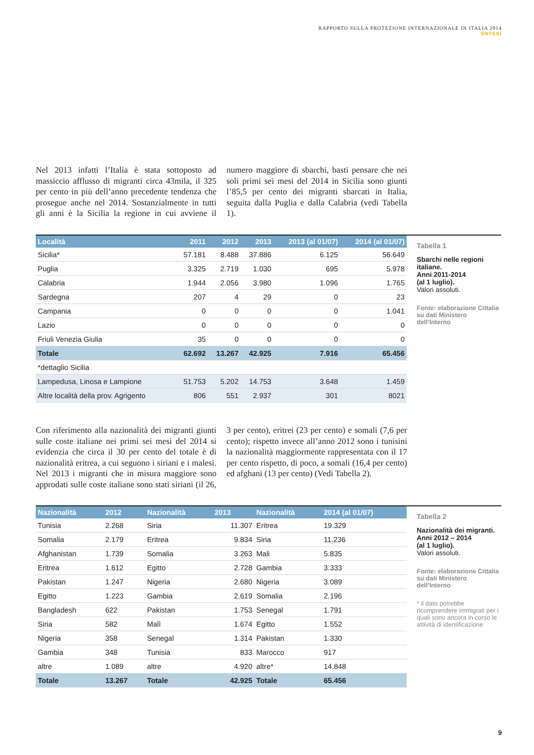RAPPORTO SULLA PROTEZIONE INTERNAZIONALE IN ITALIA 2014
SNTESI
Nel 2013 infatti l’Italia è stata sottoposto ad massiccio afflusso di migranti circa 43mila, il 325 per cento in più dell’anno precedente tendenza che prosegue anche nel 2014. Sostanzialmente in tutti gli anni è la Sicilia la regione in cui avviene il numero maggiore di sbarchi, basti pensare che nei soli primi sei mesi del 2014 in Sicilia sono giunti l’85,5 per cento dei migranti sbarcati in Italia, seguita dalla Puglia e dalla Calabria (vedi Tabella 1).
| Località | 2011 | 2012 | 2013 | 2013 (al 01/07) | 2014 (al 01/07) |
| --- | --- | --- | --- | --- | --- |
| Sicilia* | 57.181 | 8.488 | 37.886 | 6.125 | 56.649 |
| Puglia | 3.325 | 2.719 | 1.030 | 695 | 5.978 |
| Calabria | 1.944 | 2.056 | 3.980 | 1.096 | 1.765 |
| Sardegna | 207 | 4 | 29 | 0 | 23 |
| Campania | 0 | 0 | 0 | 0 | 1.041 |
| Lazio | 0 | 0 | 0 | 0 | 0 |
| Friuli Venezia Giulia | 35 | 0 | 0 | 0 | 0 |
| Totale | 62.692 | 13.267 | 42.925 | 7.916 | 65.456 |
| *dettaglio Sicilia | | | | | |
| Lampedusa, Linosa e Lampione | 51.753 | 5.202 | 14.753 | 3.648 | 1.459 |
| Altre località della prov. Agrigento | 806 | 551 | 2.937 | 301 | 8021 |
Tabella 1
Sbarchi nelle regioni italiane.
Anni 2011-2014
(al 1 luglio).
Valori assoluti.
Fonte: elaborazione Cittalia su dati Ministero dell’Interno
Con riferimento alla nazionalità dei migranti giunti sulle coste italiane nei primi sei mesi del 2014 si evidenzia che circa il 30 per cento del totale è di nazionalità eritrea, a cui seguono i siriani e i malesi. Nel 2013 i migranti che in misura maggiore sono approdati sulle coste italiane sono stati siriani (il 26, 3 per cento), eritrei (23 per cento) e somali (7,6 per cento); rispetto invece all’anno 2012 sono i tunisini la nazionalità maggiormente rappresentata con il 17 per cento rispetto, di poco, a somali (16,4 per cento) ed afghani (13 per cento) (Vedi Tabella 2).
| Nazionalità | 2012 | Nazionalità | 2013 | Nazionalità | 2014 (al 01/07) |
| --- | --- | --- | --- | --- | --- |
| Tunisia | 2.268 | Siria | 11.307 | Eritrea | 19.329 |
| Somalia | 2.179 | Eritrea | 9.834 | Siria | 11.236 |
| Afghanistan | 1.739 | Somalia | 3.263 | Mali | 5.835 |
| Eritrea | 1.612 | Egitto | 2.728 | Gambia | 3.333 |
| Pakistan | 1.247 | Nigeria | 2.680 | Nigeria | 3.089 |
| Egitto | 1.223 | Gambia | 2.619 | Somalia | 2.196 |
| Bangladesh | 622 | Pakistan | 1.753 | Senegal | 1.791 |
| Siria | 582 | Malì | 1.674 | Egitto | 1.552 |
| Nigeria | 358 | Senegal | 1.314 | Pakistan | 1.330 |
| Gambia | 348 | Tunisia | 833 | Marocco | 917 |
| altre | 1.089 | altre | 4.920 | altre* | 14.848 |
| Totale | 13.267 | Totale | 42.925 | Totale | 65.456 |
Tabella 2
Nazionalità dei migranti.
Anni 2012 – 2014
(al 1 luglio).
Valori assoluti.
Fonte: elaborazione Cittalia su dati Ministero dell’Interno
* il dato potrebbe ricomprendere immigrati per i quali sono ancora in corso le attività di identificazione
9